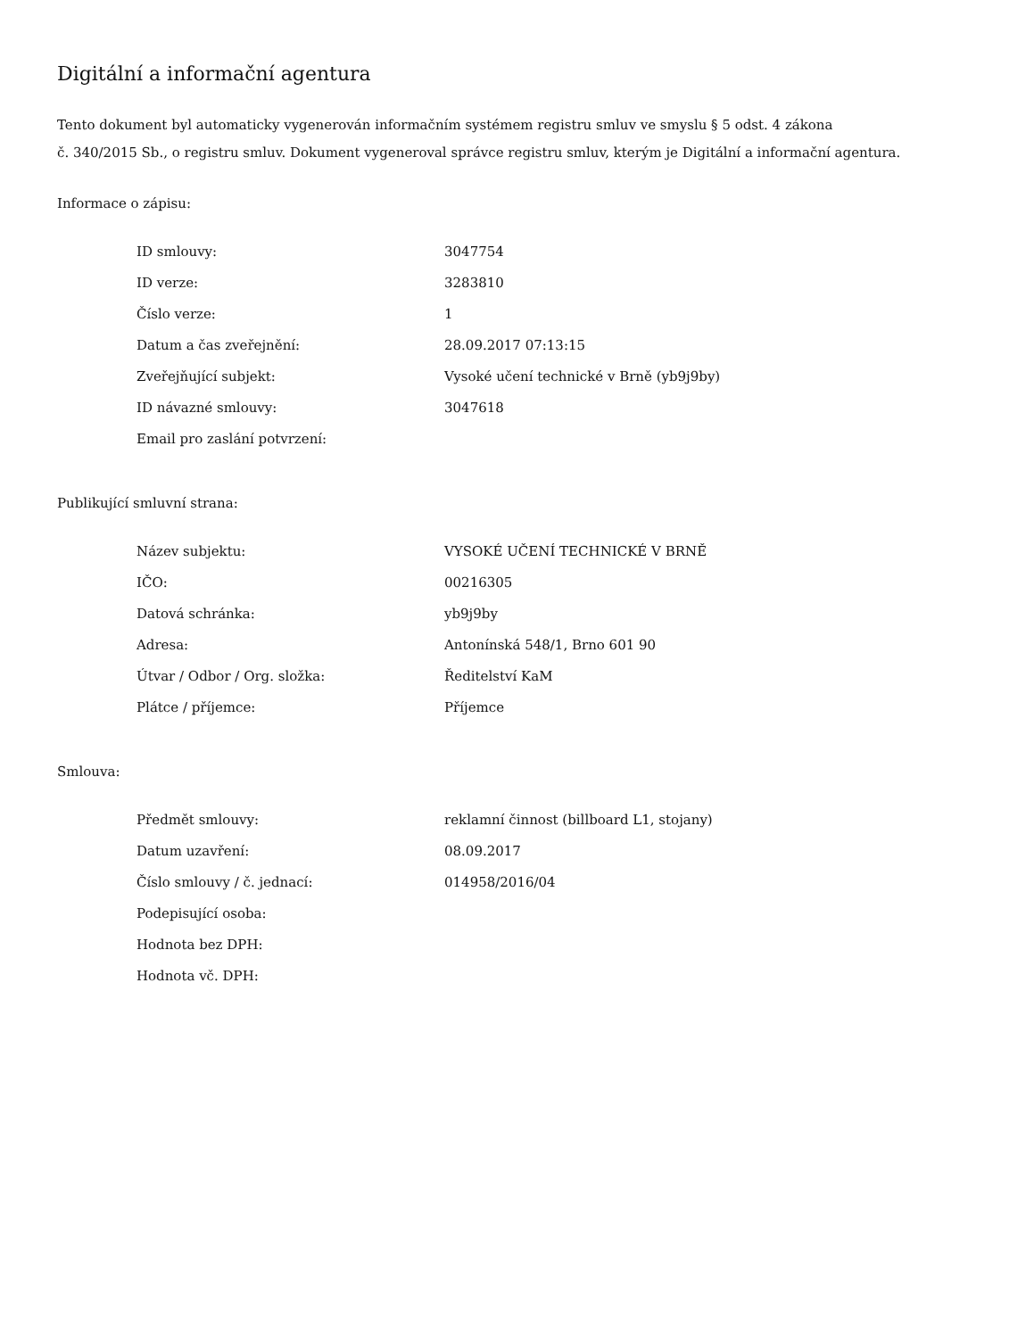Digitální a informační agentura
Tento dokument byl automaticky vygenerován informačním systémem registru smluv ve smyslu § 5 odst. 4 zákona
č. 340/2015 Sb., o registru smluv. Dokument vygeneroval správce registru smluv, kterým je Digitální a informační agentura.
Informace o zápisu:
| ID smlouvy: | 3047754 |
| ID verze: | 3283810 |
| Číslo verze: | 1 |
| Datum a čas zveřejnění: | 28.09.2017 07:13:15 |
| Zveřejňující subjekt: | Vysoké učení technické v Brně (yb9j9by) |
| ID návazné smlouvy: | 3047618 |
| Email pro zaslání potvrzení: | |
Publikující smluvní strana:
| Název subjektu: | VYSOKÉ UČENÍ TECHNICKÉ V BRNĚ |
| IČO: | 00216305 |
| Datová schránka: | yb9j9by |
| Adresa: | Antonínská 548/1, Brno 601 90 |
| Útvar / Odbor / Org. složka: | Ředitelství KaM |
| Plátce / příjemce: | Příjemce |
Smlouva:
| Předmět smlouvy: | reklamní činnost (billboard L1, stojany) |
| Datum uzavření: | 08.09.2017 |
| Číslo smlouvy / č. jednací: | 014958/2016/04 |
| Podepisující osoba: | |
| Hodnota bez DPH: | |
| Hodnota vč. DPH: | |